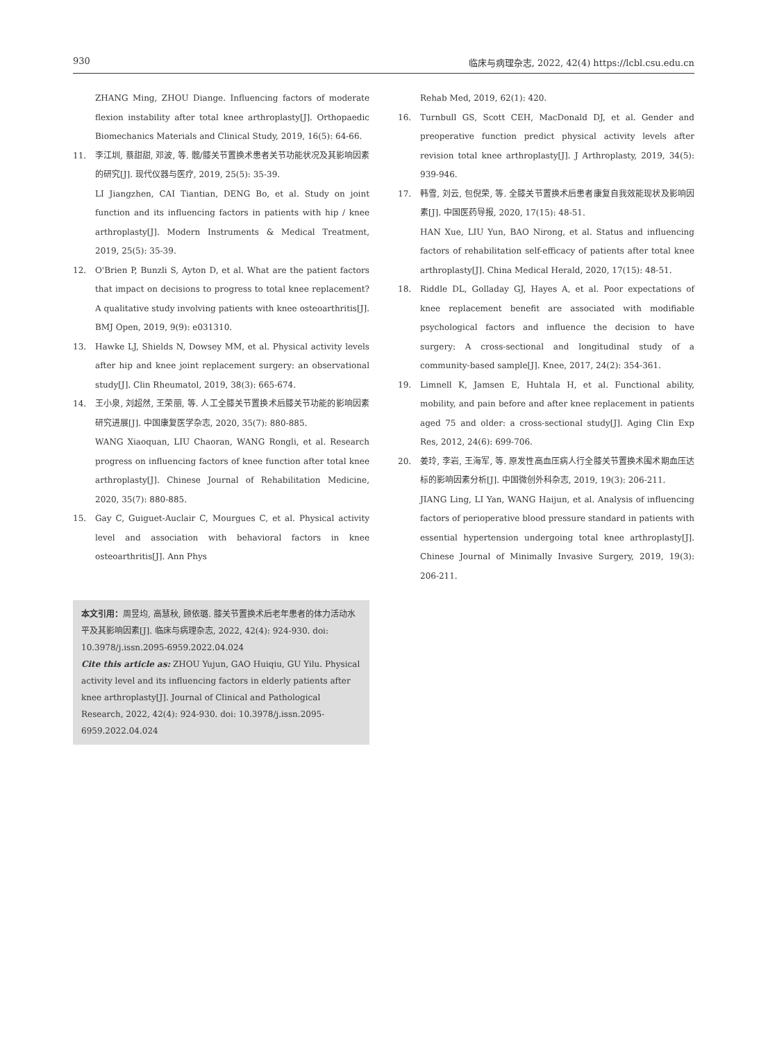930 临床与病理杂志, 2022, 42(4) https://lcbl.csu.edu.cn
ZHANG Ming, ZHOU Diange. Influencing factors of moderate flexion instability after total knee arthroplasty[J]. Orthopaedic Biomechanics Materials and Clinical Study, 2019, 16(5): 64-66.
11. 李江圳, 蔡甜甜, 邓波, 等. 髋/膝关节置换术患者关节功能状况及其影响因素的研究[J]. 现代仪器与医疗, 2019, 25(5): 35-39.
LI Jiangzhen, CAI Tiantian, DENG Bo, et al. Study on joint function and its influencing factors in patients with hip / knee arthroplasty[J]. Modern Instruments & Medical Treatment, 2019, 25(5): 35-39.
12. O'Brien P, Bunzli S, Ayton D, et al. What are the patient factors that impact on decisions to progress to total knee replacement? A qualitative study involving patients with knee osteoarthritis[J]. BMJ Open, 2019, 9(9): e031310.
13. Hawke LJ, Shields N, Dowsey MM, et al. Physical activity levels after hip and knee joint replacement surgery: an observational study[J]. Clin Rheumatol, 2019, 38(3): 665-674.
14. 王小泉, 刘超然, 王荣丽, 等. 人工全膝关节置换术后膝关节功能的影响因素研究进展[J]. 中国康复医学杂志, 2020, 35(7): 880-885.
WANG Xiaoquan, LIU Chaoran, WANG Rongli, et al. Research progress on influencing factors of knee function after total knee arthroplasty[J]. Chinese Journal of Rehabilitation Medicine, 2020, 35(7): 880-885.
15. Gay C, Guiguet-Auclair C, Mourgues C, et al. Physical activity level and association with behavioral factors in knee osteoarthritis[J]. Ann Phys
本文引用：周昱均, 高慧秋, 顾依璐. 膝关节置换术后老年患者的体力活动水平及其影响因素[J]. 临床与病理杂志, 2022, 42(4): 924-930. doi: 10.3978/j.issn.2095-6959.2022.04.024
Cite this article as: ZHOU Yujun, GAO Huiqiu, GU Yilu. Physical activity level and its influencing factors in elderly patients after knee arthroplasty[J]. Journal of Clinical and Pathological Research, 2022, 42(4): 924-930. doi: 10.3978/j.issn.2095-6959.2022.04.024
Rehab Med, 2019, 62(1): 420.
16. Turnbull GS, Scott CEH, MacDonald DJ, et al. Gender and preoperative function predict physical activity levels after revision total knee arthroplasty[J]. J Arthroplasty, 2019, 34(5): 939-946.
17. 韩雪, 刘云, 包倪荣, 等. 全膝关节置换术后患者康复自我效能现状及影响因素[J]. 中国医药导报, 2020, 17(15): 48-51.
HAN Xue, LIU Yun, BAO Nirong, et al. Status and influencing factors of rehabilitation self-efficacy of patients after total knee arthroplasty[J]. China Medical Herald, 2020, 17(15): 48-51.
18. Riddle DL, Golladay GJ, Hayes A, et al. Poor expectations of knee replacement benefit are associated with modifiable psychological factors and influence the decision to have surgery: A cross-sectional and longitudinal study of a community-based sample[J]. Knee, 2017, 24(2): 354-361.
19. Limnell K, Jamsen E, Huhtala H, et al. Functional ability, mobility, and pain before and after knee replacement in patients aged 75 and older: a cross-sectional study[J]. Aging Clin Exp Res, 2012, 24(6): 699-706.
20. 姜玲, 李岩, 王海军, 等. 原发性高血压病人行全膝关节置换术围术期血压达标的影响因素分析[J]. 中国微创外科杂志, 2019, 19(3): 206-211.
JIANG Ling, LI Yan, WANG Haijun, et al. Analysis of influencing factors of perioperative blood pressure standard in patients with essential hypertension undergoing total knee arthroplasty[J]. Chinese Journal of Minimally Invasive Surgery, 2019, 19(3): 206-211.